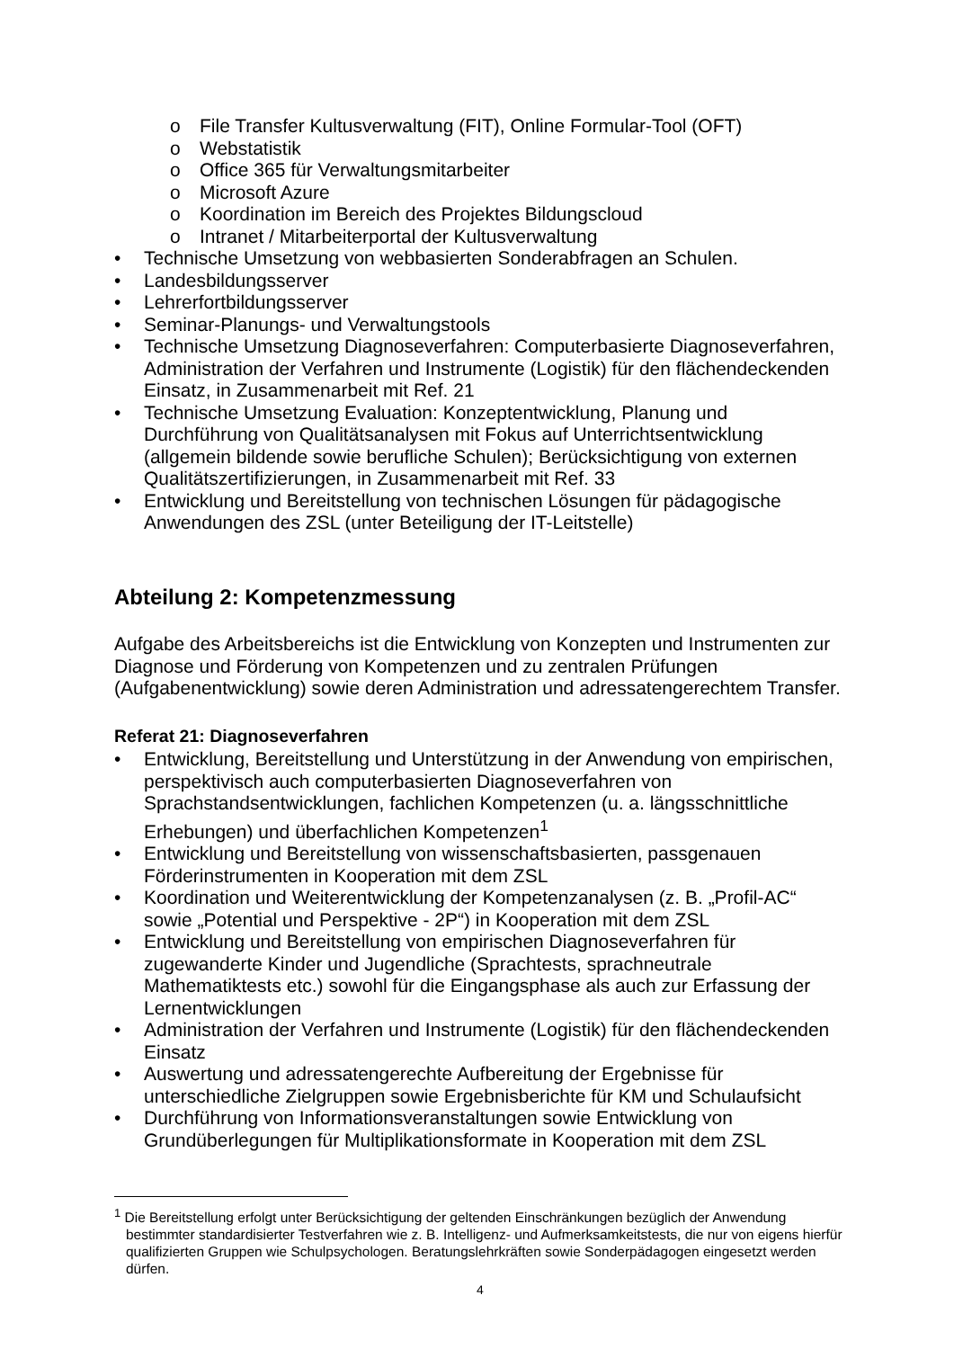o File Transfer Kultusverwaltung (FIT), Online Formular-Tool (OFT)
o Webstatistik
o Office 365 für Verwaltungsmitarbeiter
o Microsoft Azure
o Koordination im Bereich des Projektes Bildungscloud
o Intranet / Mitarbeiterportal der Kultusverwaltung
• Technische Umsetzung von webbasierten Sonderabfragen an Schulen.
• Landesbildungsserver
• Lehrerfortbildungsserver
• Seminar-Planungs- und Verwaltungstools
• Technische Umsetzung Diagnoseverfahren: Computerbasierte Diagnoseverfahren, Administration der Verfahren und Instrumente (Logistik) für den flächendeckenden Einsatz, in Zusammenarbeit mit Ref. 21
• Technische Umsetzung Evaluation: Konzeptentwicklung, Planung und Durchführung von Qualitätsanalysen mit Fokus auf Unterrichtsentwicklung (allgemein bildende sowie berufliche Schulen); Berücksichtigung von externen Qualitätszertifizierungen, in Zusammenarbeit mit Ref. 33
• Entwicklung und Bereitstellung von technischen Lösungen für pädagogische Anwendungen des ZSL (unter Beteiligung der IT-Leitstelle)
Abteilung 2: Kompetenzmessung
Aufgabe des Arbeitsbereichs ist die Entwicklung von Konzepten und Instrumenten zur Diagnose und Förderung von Kompetenzen und zu zentralen Prüfungen (Aufgabenentwicklung) sowie deren Administration und adressatengerechtem Transfer.
Referat 21: Diagnoseverfahren
• Entwicklung, Bereitstellung und Unterstützung in der Anwendung von empirischen, perspektivisch auch computerbasierten Diagnoseverfahren von Sprachstandsentwicklungen, fachlichen Kompetenzen (u. a. längsschnittliche Erhebungen) und überfachlichen Kompetenzen<sup>1</sup>
• Entwicklung und Bereitstellung von wissenschaftsbasierten, passgenauen Förderinstrumenten in Kooperation mit dem ZSL
• Koordination und Weiterentwicklung der Kompetenzanalysen (z. B. „Profil-AC“ sowie „Potential und Perspektive - 2P“) in Kooperation mit dem ZSL
• Entwicklung und Bereitstellung von empirischen Diagnoseverfahren für zugewanderte Kinder und Jugendliche (Sprachtests, sprachneutrale Mathematiktests etc.) sowohl für die Eingangsphase als auch zur Erfassung der Lernentwicklungen
• Administration der Verfahren und Instrumente (Logistik) für den flächendeckenden Einsatz
• Auswertung und adressatengerechte Aufbereitung der Ergebnisse für unterschiedliche Zielgruppen sowie Ergebnisberichte für KM und Schulaufsicht
• Durchführung von Informationsveranstaltungen sowie Entwicklung von Grundüberlegungen für Multiplikationsformate in Kooperation mit dem ZSL
<sup>1</sup> Die Bereitstellung erfolgt unter Berücksichtigung der geltenden Einschränkungen bezüglich der Anwendung bestimmter standardisierter Testverfahren wie z. B. Intelligenz- und Aufmerksamkeitstests, die nur von eigens hierfür qualifizierten Gruppen wie Schulpsychologen. Beratungslehrkräften sowie Sonderpädagogen eingesetzt werden dürfen.
4